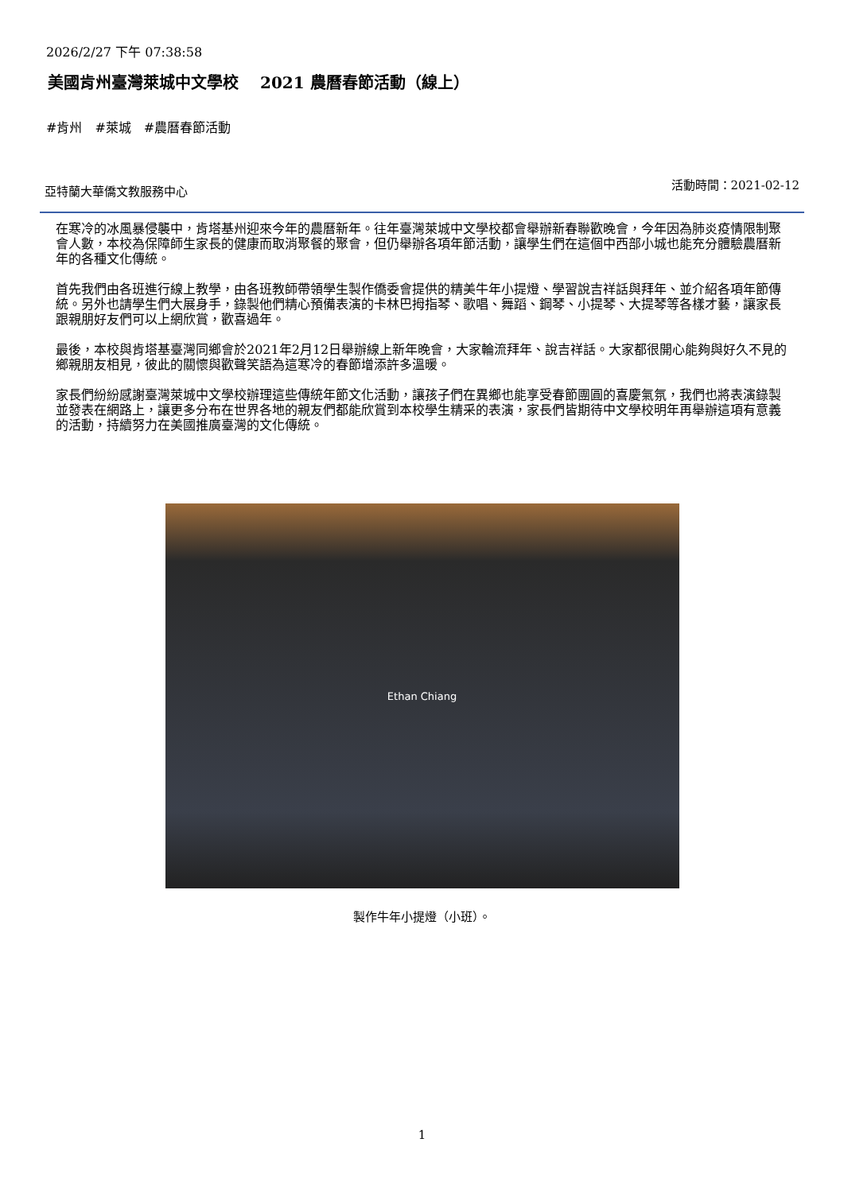2026/2/27 下午 07:38:58
美國肯州臺灣萊城中文學校　 2021 農曆春節活動（線上）
#肯州　#萊城　#農曆春節活動
亞特蘭大華僑文教服務中心 活動時間：2021-02-12
在寒冷的冰風暴侵襲中，肯塔基州迎來今年的農曆新年。往年臺灣萊城中文學校都會舉辦新春聯歡晚會，今年因為肺炎疫情限制聚會人數，本校為保障師生家長的健康而取消聚餐的聚會，但仍舉辦各項年節活動，讓學生們在這個中西部小城也能充分體驗農曆新年的各種文化傳統。
首先我們由各班進行線上教學，由各班教師帶領學生製作僑委會提供的精美牛年小提燈、學習說吉祥話與拜年、並介紹各項年節傳統。另外也請學生們大展身手，錄製他們精心預備表演的卡林巴拇指琴、歌唱、舞蹈、鋼琴、小提琴、大提琴等各樣才藝，讓家長跟親朋好友們可以上網欣賞，歡喜過年。
最後，本校與肯塔基臺灣同鄉會於2021年2月12日舉辦線上新年晚會，大家輪流拜年、說吉祥話。大家都很開心能夠與好久不見的鄉親朋友相見，彼此的關懷與歡聲笑語為這寒冷的春節增添許多溫暖。
家長們紛紛感謝臺灣萊城中文學校辦理這些傳統年節文化活動，讓孩子們在異鄉也能享受春節團圓的喜慶氣氛，我們也將表演錄製並發表在網路上，讓更多分布在世界各地的親友們都能欣賞到本校學生精采的表演，家長們皆期待中文學校明年再舉辦這項有意義的活動，持續努力在美國推廣臺灣的文化傳統。
Ethan Chiang
製作牛年小提燈（小班）。
1